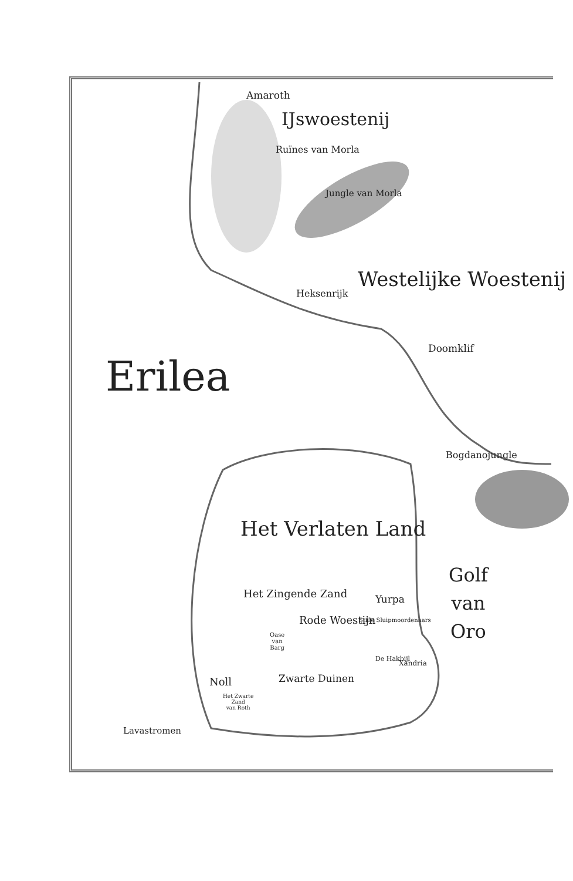Amaroth
IJswoestenij
Ruïnes van Morla
Jungle van Morla
Westelijke Woestenij
Heksenrijk
Doomklif
Erilea
Bogdanojungle
Het Verlaten Land
Golf
van
Oro
Het Zingende Zand Yurpa
Rode Woestijn Stille Sluipmoordenaars
Oase
van
Barg
De Hakbijl
Xandria
Noll Zwarte Duinen
Het Zwarte
Zand
van Roth
Lavastromen